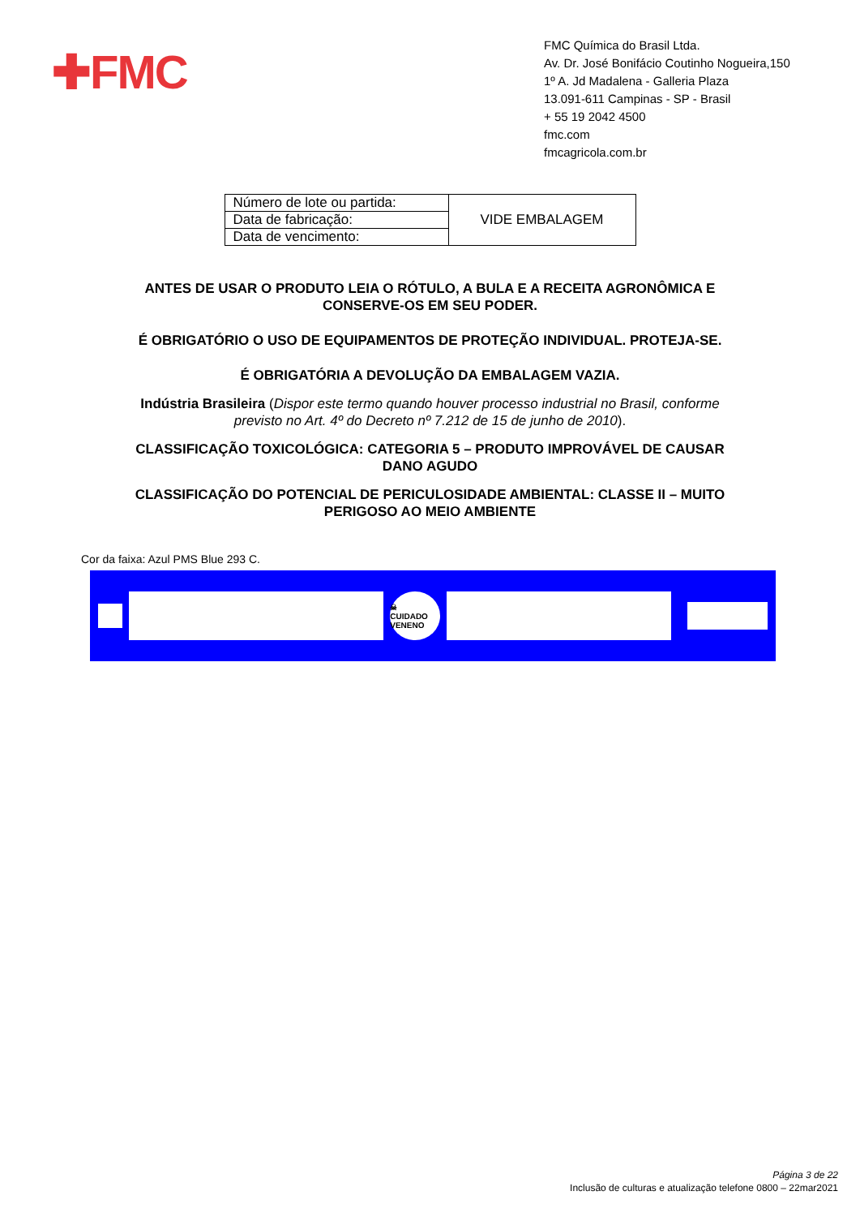✚FMC
FMC Química do Brasil Ltda.
Av. Dr. José Bonifácio Coutinho Nogueira,150
1º A. Jd Madalena - Galleria Plaza
13.091-611 Campinas - SP - Brasil
+ 55 19 2042 4500
fmc.com
fmcagricola.com.br
| Número de lote ou partida: | VIDE EMBALAGEM |
| Data de fabricação: | |
| Data de vencimento: | |
ANTES DE USAR O PRODUTO LEIA O RÓTULO, A BULA E A RECEITA AGRONÔMICA E CONSERVE-OS EM SEU PODER.
É OBRIGATÓRIO O USO DE EQUIPAMENTOS DE PROTEÇÃO INDIVIDUAL. PROTEJA-SE.
É OBRIGATÓRIA A DEVOLUÇÃO DA EMBALAGEM VAZIA.
Indústria Brasileira (Dispor este termo quando houver processo industrial no Brasil, conforme previsto no Art. 4º do Decreto nº 7.212 de 15 de junho de 2010).
CLASSIFICAÇÃO TOXICOLÓGICA: CATEGORIA 5 – PRODUTO IMPROVÁVEL DE CAUSAR DANO AGUDO
CLASSIFICAÇÃO DO POTENCIAL DE PERICULOSIDADE AMBIENTAL: CLASSE II – MUITO PERIGOSO AO MEIO AMBIENTE
Cor da faixa: Azul PMS Blue 293 C.
☠
CUIDADO VENENO
Página 3 de 22
Inclusão de culturas e atualização telefone 0800 – 22mar2021